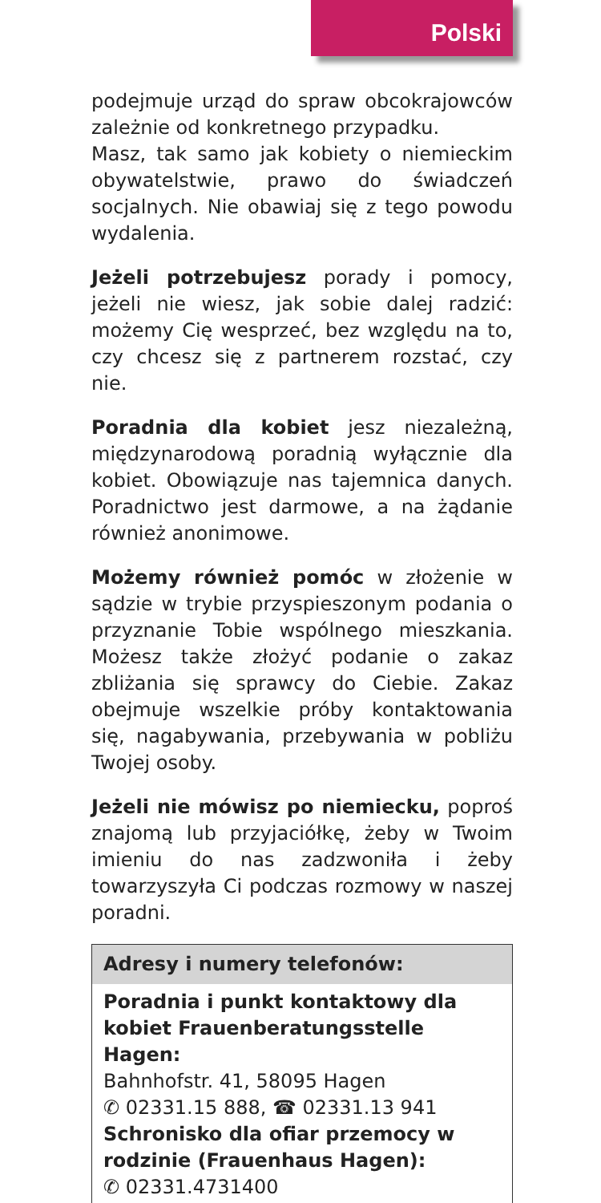Polski
podejmuje urząd do spraw obcokrajowców zależnie od konkretnego przypadku.
Masz, tak samo jak kobiety o niemieckim obywatelstwie, prawo do świadczeń socjalnych. Nie obawiaj się z tego powodu wydalenia.
Jeżeli potrzebujesz porady i pomocy, jeżeli nie wiesz, jak sobie dalej radzić: możemy Cię wesprzeć, bez względu na to, czy chcesz się z partnerem rozstać, czy nie.
Poradnia dla kobiet jesz niezależną, międzynarodową poradnią wyłącznie dla kobiet. Obowiązuje nas tajemnica danych. Poradnictwo jest darmowe, a na żądanie również anonimowe.
Możemy również pomóc w złożenie w sądzie w trybie przyspieszonym podania o przyznanie Tobie wspólnego mieszkania. Możesz także złożyć podanie o zakaz zbliżania się sprawcy do Ciebie. Zakaz obejmuje wszelkie próby kontaktowania się, nagabywania, przebywania w pobliżu Twojej osoby.
Jeżeli nie mówisz po niemiecku, poproś znajomą lub przyjaciółkę, żeby w Twoim imieniu do nas zadzwoniła i żeby towarzyszyła Ci podczas rozmowy w naszej poradni.
Adresy i numery telefonów:
Poradnia i punkt kontaktowy dla kobiet Frauenberatungsstelle Hagen:
Bahnhofstr. 41, 58095 Hagen
✆ 02331.15 888, ☎ 02331.13 941
Schronisko dla ofiar przemocy w rodzinie (Frauenhaus Hagen):
✆ 02331.4731400